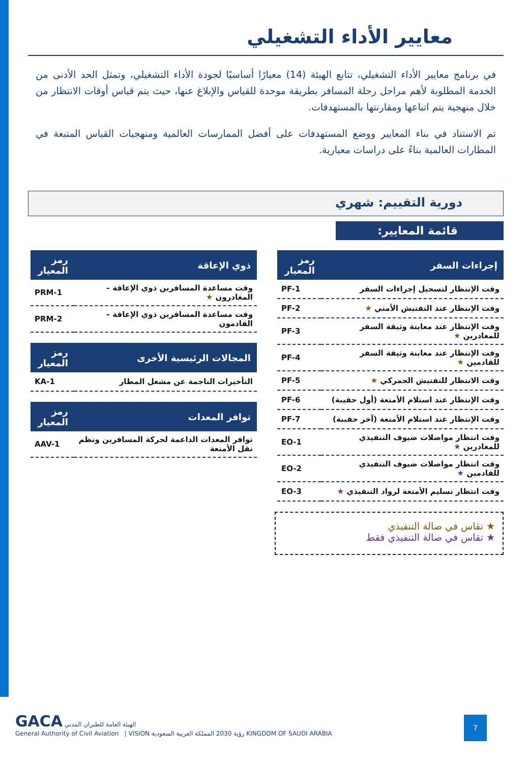معايير الأداء التشغيلي
في برنامج معايير الأداء التشغيلي، تتابع الهيئة (14) معيارًا أساسيًا لجودة الأداء التشغيلي، وتمثل الحد الأدنى من الخدمة المطلوبة لأهم مراحل رحلة المسافر بطريقة موحدة للقياس والإبلاغ عنها، حيث يتم قياس أوقات الانتظار من خلال منهجية يتم اتباعها ومقارنتها بالمستهدفات.
تم الاستناد في بناء المعايير ووضع المستهدفات على أفضل الممارسات العالمية ومنهجيات القياس المتبعة في المطارات العالمية بناءً على دراسات معيارية.
دورية التقييم: شهري
قائمة المعايير:
| إجراءات السفر | رمز المعيار |
| --- | --- |
| وقت الإنتظار لتسجيل إجراءات السفر | PF-1 |
| وقت الإنتظار عند التفتيش الأمني ★ | PF-2 |
| وقت الإنتظار عند معاينة وثيقة السفر للمغادرين ★ | PF-3 |
| وقت الإنتظار عند معاينة وثيقة السفر للقادمين ★ | PF-4 |
| وقت الانتظار للتفتيش الجمركي ★ | PF-5 |
| وقت الإنتظار عند استلام الأمتعة (أول حقيبة) | PF-6 |
| وقت الإنتظار عند استلام الأمتعة (آخر حقيبة) | PF-7 |
| وقت انتظار مواصلات ضيوف التنفيذي للمغادرين ★ | EO-1 |
| وقت انتظار مواصلات ضيوف التنفيذي للقادمين ★ | EO-2 |
| وقت انتظار تسليم الأمتعة لرواد التنفيذي ★ | EO-3 |
★ تقاس في صالة التنفيذي
★ تقاس في صالة التنفيذي فقط
| ذوي الإعاقة | رمز المعيار |
| --- | --- |
| وقت مساعدة المسافرين ذوي الإعاقة – المغادرون ★ | PRM-1 |
| وقت مساعدة المسافرين ذوي الإعاقة – القادمون | PRM-2 |
| المجالات الرئيسية الأخرى | رمز المعيار |
| --- | --- |
| التأخيرات الناجمة عن مشغل المطار | KA-1 |
| توافر المعدات | رمز المعيار |
| --- | --- |
| توافر المعدات الداعمة لحركة المسافرين ونظم نقل الأمتعة | AAV-1 |
GACA الهيئة العامة للطيران المدني
General Authority of Civil Aviation | VISION رؤية 2030 المملكة العربية السعودية KINGDOM OF SAUDI ARABIA
7